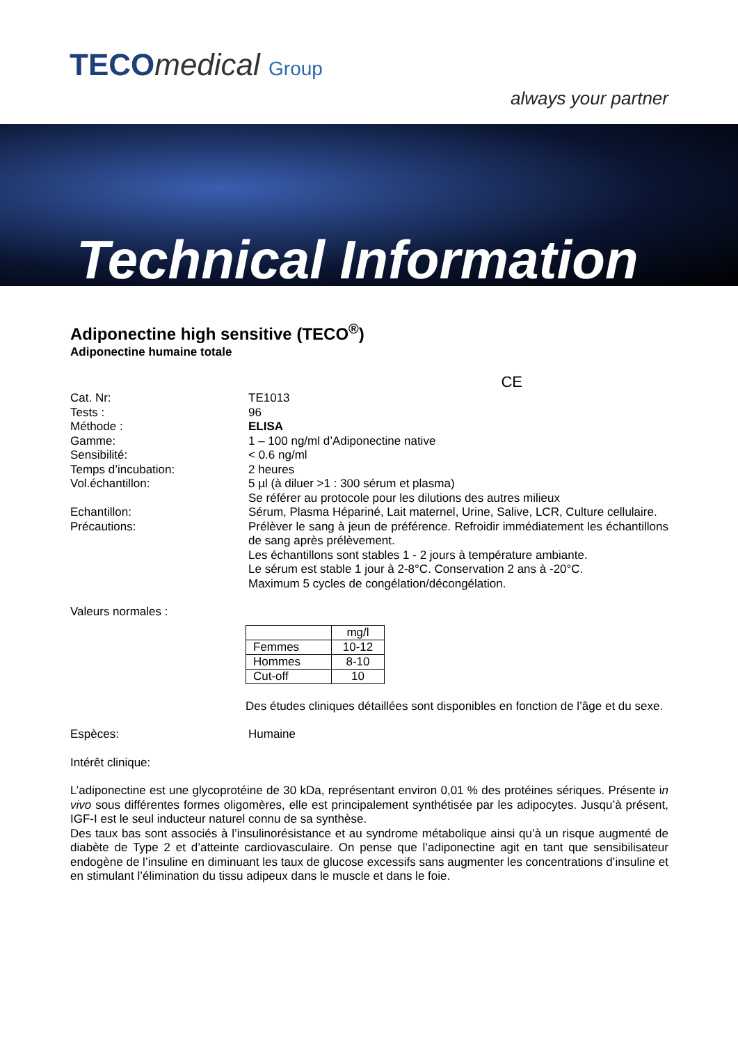TECOmedical Group
always your partner
Technical Information
Adiponectine high sensitive (TECO<sup>®</sup>)
Adiponectine humaine totale
CE
Cat. Nr: TE1013
Tests : 96
Méthode : ELISA
Gamme: 1 – 100 ng/ml d’Adiponectine native
Sensibilité: < 0.6 ng/ml
Temps d’incubation: 2 heures
Vol.échantillon: 5 µl (à diluer >1 : 300 sérum et plasma)
Se référer au protocole pour les dilutions des autres milieux
Echantillon: Sérum, Plasma Hépariné, Lait maternel, Urine, Salive, LCR, Culture cellulaire.
Précautions: Prélèver le sang à jeun de préférence. Refroidir immédiatement les échantillons de sang après prélèvement.
Les échantillons sont stables 1 - 2 jours à température ambiante.
Le sérum est stable 1 jour à 2-8°C. Conservation 2 ans à -20°C.
Maximum 5 cycles de congélation/décongélation.
Valeurs normales :
| | mg/l |
| Femmes | 10-12 |
| Hommes | 8-10 |
| Cut-off | 10 |
Des études cliniques détaillées sont disponibles en fonction de l’âge et du sexe.
Espèces: Humaine
Intérêt clinique:
L’adiponectine est une glycoprotéine de 30 kDa, représentant environ 0,01 % des protéines sériques. Présente in vivo sous différentes formes oligomères, elle est principalement synthétisée par les adipocytes. Jusqu’à présent, IGF-I est le seul inducteur naturel connu de sa synthèse.
Des taux bas sont associés à l’insulinorésistance et au syndrome métabolique ainsi qu’à un risque augmenté de diabète de Type 2 et d’atteinte cardiovasculaire. On pense que l’adiponectine agit en tant que sensibilisateur endogène de l’insuline en diminuant les taux de glucose excessifs sans augmenter les concentrations d’insuline et en stimulant l’élimination du tissu adipeux dans le muscle et dans le foie.